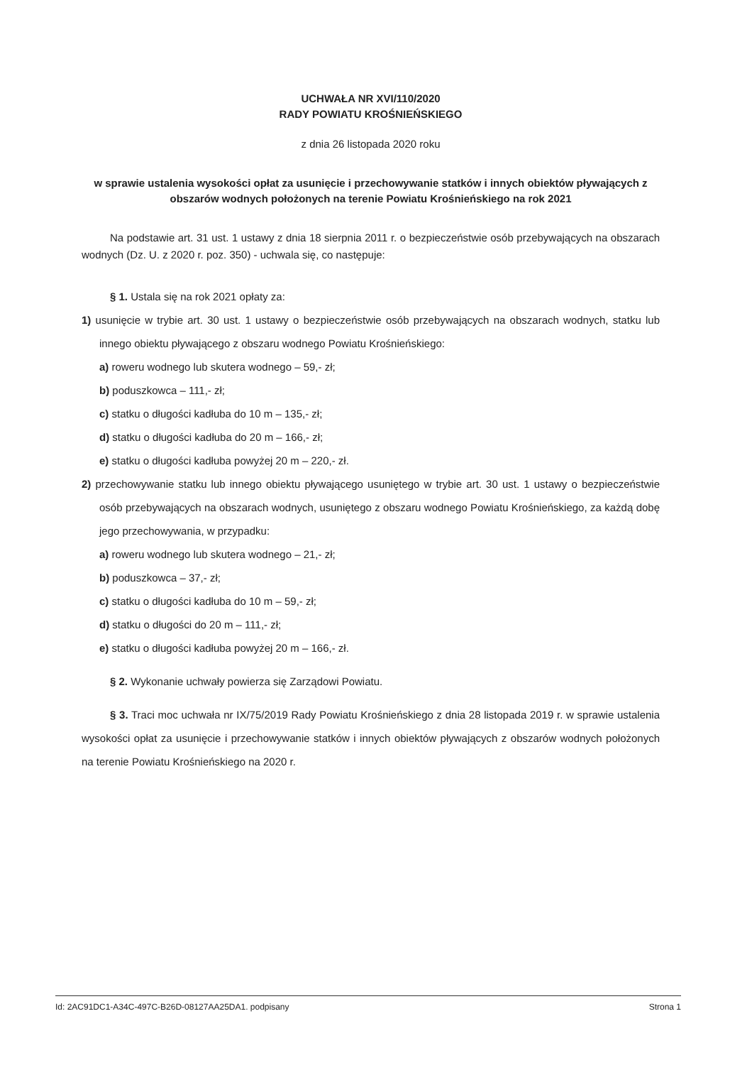UCHWAŁA NR XVI/110/2020
RADY POWIATU KROŚNIEŃSKIEGO
z dnia 26 listopada 2020 roku
w sprawie ustalenia wysokości opłat za usunięcie i przechowywanie statków i innych obiektów pływających z obszarów wodnych położonych na terenie Powiatu Krośnieńskiego na rok 2021
Na podstawie art. 31 ust. 1 ustawy z dnia 18 sierpnia 2011 r. o bezpieczeństwie osób przebywających na obszarach wodnych (Dz. U. z 2020 r. poz. 350) - uchwala się, co następuje:
§ 1. Ustala się na rok 2021 opłaty za:
1) usunięcie w trybie art. 30 ust. 1 ustawy o bezpieczeństwie osób przebywających na obszarach wodnych, statku lub innego obiektu pływającego z obszaru wodnego Powiatu Krośnieńskiego:
a) roweru wodnego lub skutera wodnego – 59,- zł;
b) poduszkowca – 111,- zł;
c) statku o długości kadłuba do 10 m – 135,- zł;
d) statku o długości kadłuba do 20 m – 166,- zł;
e) statku o długości kadłuba powyżej 20 m – 220,- zł.
2) przechowywanie statku lub innego obiektu pływającego usuniętego w trybie art. 30 ust. 1 ustawy o bezpieczeństwie osób przebywających na obszarach wodnych, usuniętego z obszaru wodnego Powiatu Krośnieńskiego, za każdą dobę jego przechowywania, w przypadku:
a) roweru wodnego lub skutera wodnego – 21,- zł;
b) poduszkowca – 37,- zł;
c) statku o długości kadłuba do 10 m – 59,- zł;
d) statku o długości do 20 m – 111,- zł;
e) statku o długości kadłuba powyżej 20 m – 166,- zł.
§ 2. Wykonanie uchwały powierza się Zarządowi Powiatu.
§ 3. Traci moc uchwała nr IX/75/2019 Rady Powiatu Krośnieńskiego z dnia 28 listopada 2019 r. w sprawie ustalenia wysokości opłat za usunięcie i przechowywanie statków i innych obiektów pływających z obszarów wodnych położonych na terenie Powiatu Krośnieńskiego na 2020 r.
Id: 2AC91DC1-A34C-497C-B26D-08127AA25DA1. podpisany Strona 1